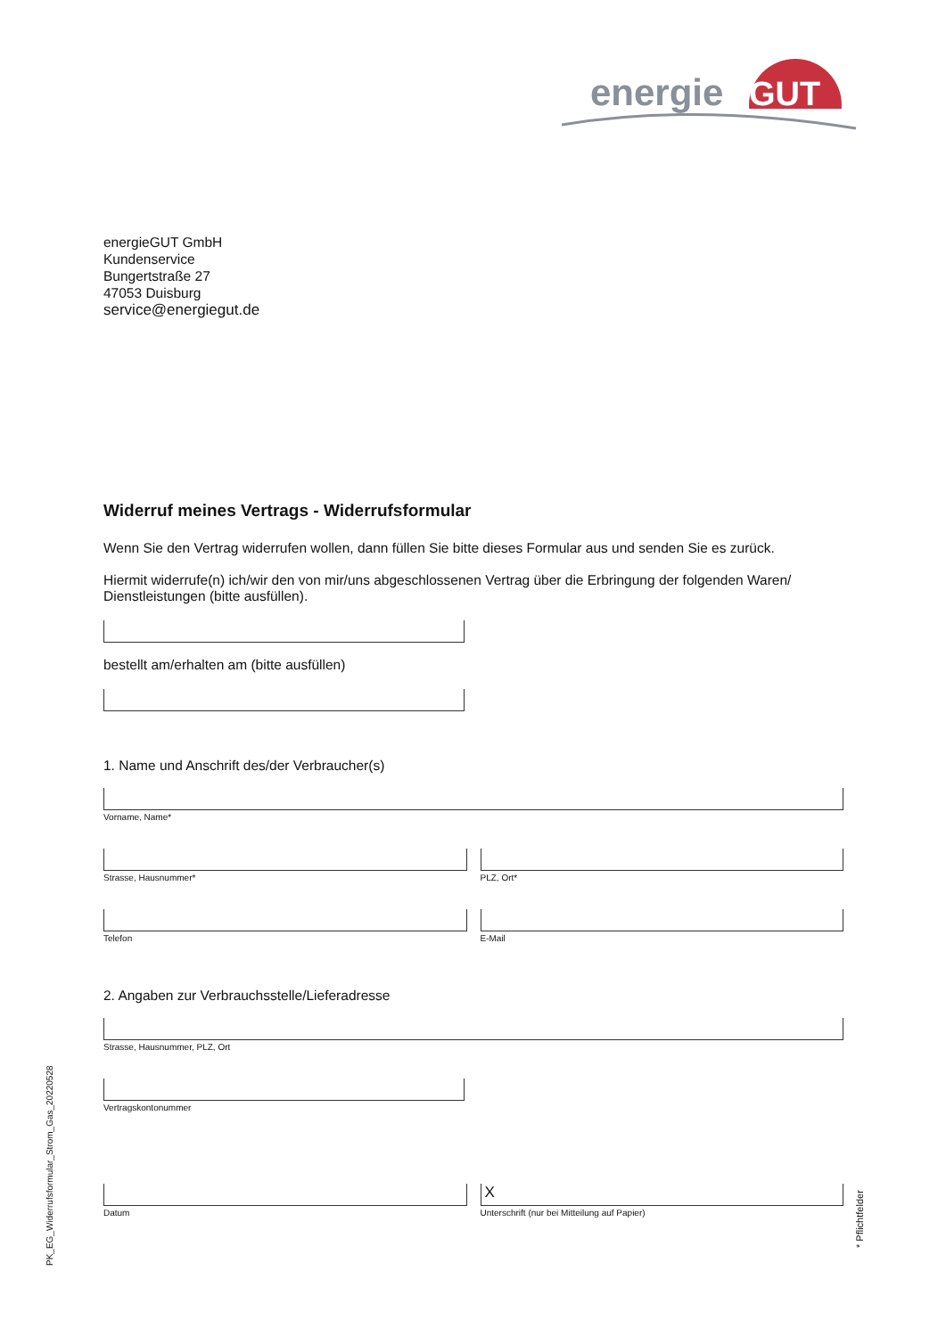energie
GUT
energieGUT GmbH
Kundenservice
Bungertstraße 27
47053 Duisburg
service@energiegut.de
Widerruf meines Vertrags - Widerrufsformular
Wenn Sie den Vertrag widerrufen wollen, dann füllen Sie bitte dieses Formular aus und senden Sie es zurück.
Hiermit widerrufe(n) ich/wir den von mir/uns abgeschlossenen Vertrag über die Erbringung der folgenden Waren/ Dienstleistungen (bitte ausfüllen).
bestellt am/erhalten am (bitte ausfüllen)
1. Name und Anschrift des/der Verbraucher(s)
Vorname, Name*
Strasse, Hausnummer* PLZ, Ort*
Telefon E-Mail
2. Angaben zur Verbrauchsstelle/Lieferadresse
Strasse, Hausnummer, PLZ, Ort
Vertragskontonummer
Datum
X
Unterschrift (nur bei Mitteilung auf Papier)
PK_EG_Widerrufsformular_Strom_Gas_20220528
* Pflichtfelder